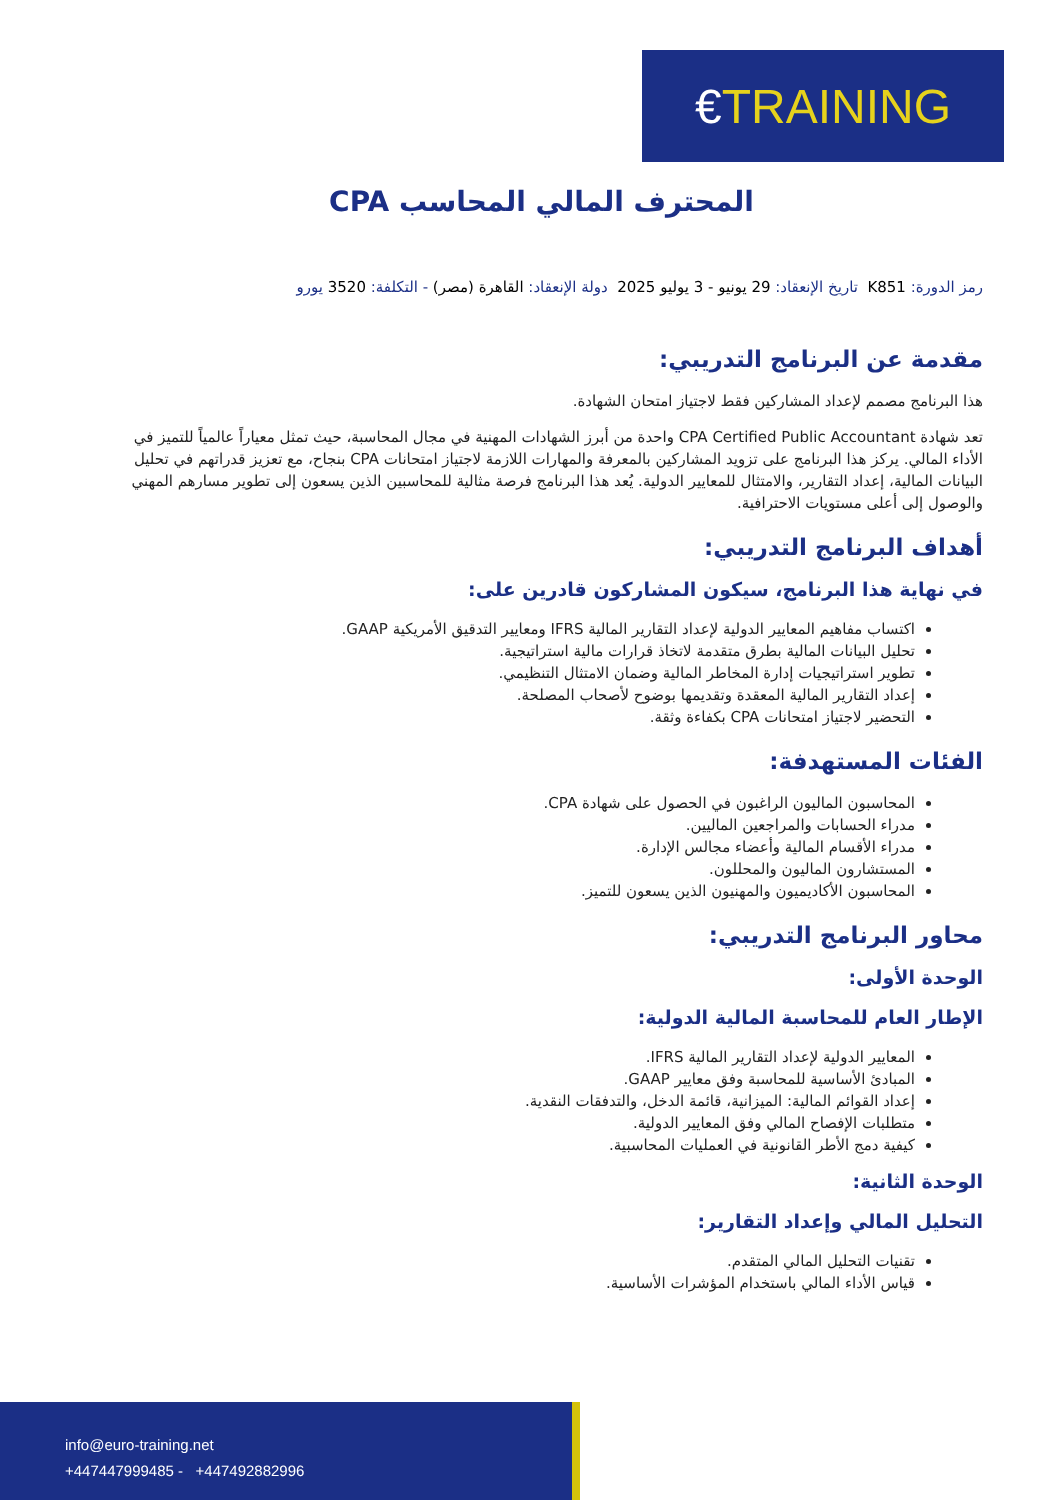€ TRAINING
المحترف المالي المحاسب CPA
رمز الدورة: K851 تاريخ الإنعقاد: 29 يونيو - 3 يوليو 2025 دولة الإنعقاد: القاهرة (مصر) - التكلفة: 3520 يورو
مقدمة عن البرنامج التدريبي:
هذا البرنامج مصمم لإعداد المشاركين فقط لاجتياز امتحان الشهادة.
تعد شهادة CPA Certified Public Accountant واحدة من أبرز الشهادات المهنية في مجال المحاسبة، حيث تمثل معياراً عالمياً للتميز في الأداء المالي. يركز هذا البرنامج على تزويد المشاركين بالمعرفة والمهارات اللازمة لاجتياز امتحانات CPA بنجاح، مع تعزيز قدراتهم في تحليل البيانات المالية، إعداد التقارير، والامتثال للمعايير الدولية. يُعد هذا البرنامج فرصة مثالية للمحاسبين الذين يسعون إلى تطوير مسارهم المهني والوصول إلى أعلى مستويات الاحترافية.
أهداف البرنامج التدريبي:
في نهاية هذا البرنامج، سيكون المشاركون قادرين على:
اكتساب مفاهيم المعايير الدولية لإعداد التقارير المالية IFRS ومعايير التدقيق الأمريكية GAAP.
تحليل البيانات المالية بطرق متقدمة لاتخاذ قرارات مالية استراتيجية.
تطوير استراتيجيات إدارة المخاطر المالية وضمان الامتثال التنظيمي.
إعداد التقارير المالية المعقدة وتقديمها بوضوح لأصحاب المصلحة.
التحضير لاجتياز امتحانات CPA بكفاءة وثقة.
الفئات المستهدفة:
المحاسبون الماليون الراغبون في الحصول على شهادة CPA.
مدراء الحسابات والمراجعين الماليين.
مدراء الأقسام المالية وأعضاء مجالس الإدارة.
المستشارون الماليون والمحللون.
المحاسبون الأكاديميون والمهنيون الذين يسعون للتميز.
محاور البرنامج التدريبي:
الوحدة الأولى:
الإطار العام للمحاسبة المالية الدولية:
المعايير الدولية لإعداد التقارير المالية IFRS.
المبادئ الأساسية للمحاسبة وفق معايير GAAP.
إعداد القوائم المالية: الميزانية، قائمة الدخل، والتدفقات النقدية.
متطلبات الإفصاح المالي وفق المعايير الدولية.
كيفية دمج الأطر القانونية في العمليات المحاسبية.
الوحدة الثانية:
التحليل المالي وإعداد التقارير:
تقنيات التحليل المالي المتقدم.
قياس الأداء المالي باستخدام المؤشرات الأساسية.
info@euro-training.net
+447447999485 - +447492882996